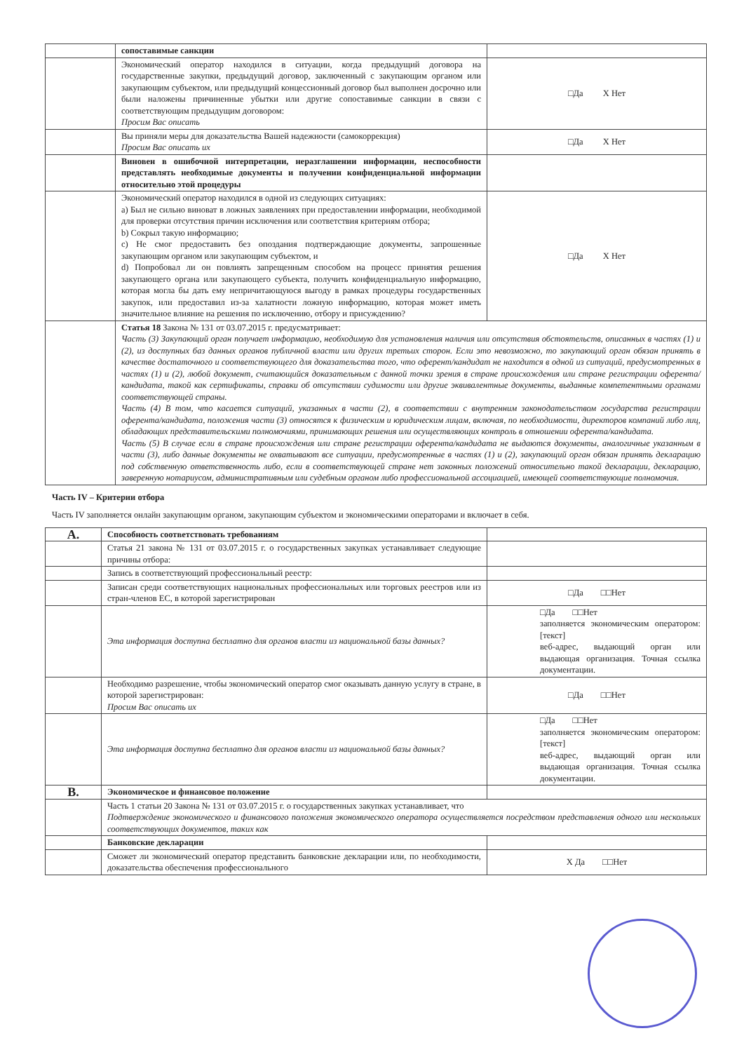| | сопоставимые санкции | |
| | Экономический оператор находился в ситуации, когда предыдущий договора на государственные закупки, предыдущий договор, заключенный с закупающим органом или закупающим субъектом, или предыдущий концессионный договор был выполнен досрочно или были наложены причиненные убытки или другие сопоставимые санкции в связи с соответствующим предыдущим договором: Просим Вас описать | □Да Х Нет |
| | Вы приняли меры для доказательства Вашей надежности (самокоррекция) Просим Вас описать их | □Да Х Нет |
| | Виновен в ошибочной интерпретации, неразглашении информации, неспособности представлять необходимые документы и получении конфиденциальной информации относительно этой процедуры | |
| | Экономический оператор находился в одной из следующих ситуациях: a) Был не сильно виноват в ложных заявлениях при предоставлении информации, необходимой для проверки отсутствия причин исключения или соответствия критериям отбора; b) Сокрыл такую информацию; c) Не смог предоставить без опоздания подтверждающие документы, запрошенные закупающим органом или закупающим субъектом, и d) Попробовал ли он повлиять запрещенным способом на процесс принятия решения закупающего органа или закупающего субъекта, получить конфиденциальную информацию, которая могла бы дать ему непричитающуюся выгоду в рамках процедуры государственных закупок, или предоставил из-за халатности ложную информацию, которая может иметь значительное влияние на решения по исключению, отбору и присуждению? | □Да Х Нет |
| | Статья 18 Закона № 131 от 03.07.2015 г. предусматривает: Часть (3) Закупающий орган получает информацию, необходимую для установления наличия или отсутствия обстоятельств, описанных в частях (1) и (2), из доступных баз данных органов публичной власти или других третьих сторон. Если это невозможно, то закупающий орган обязан принять в качестве достаточного и соответствующего для доказательства того, что оферент/кандидат не находится в одной из ситуаций, предусмотренных в частях (1) и (2), любой документ, считающийся доказательным с данной точки зрения в стране происхождения или стране регистрации оферента/кандидата, такой как сертификаты, справки об отсутствии судимости или другие эквивалентные документы, выданные компетентными органами соответствующей страны. Часть (4) В том, что касается ситуаций, указанных в части (2), в соответствии с внутренним законодательством государства регистрации оферента/кандидата, положения части (3) относятся к физическим и юридическим лицам, включая, по необходимости, директоров компаний либо лиц, обладающих представительскими полномочиями, принимающих решения или осуществляющих контроль в отношении оферента/кандидата. Часть (5) В случае если в стране происхождения или стране регистрации оферента/кандидата не выдаются документы, аналогичные указанным в части (3), либо данные документы не охватывают все ситуации, предусмотренные в частях (1) и (2), закупающий орган обязан принять декларацию под собственную ответственность либо, если в соответствующей стране нет законных положений относительно такой декларации, декларацию, заверенную нотариусом, административным или судебным органом либо профессиональной ассоциацией, имеющей соответствующие полномочия. | |
Часть IV – Критерии отбора
Часть IV заполняется онлайн закупающим органом, закупающим субъектом и экономическими операторами и включает в себя.
| A. | Способность соответствовать требованиям | |
| | Статья 21 закона № 131 от 03.07.2015 г. о государственных закупках устанавливает следующие причины отбора: | |
| | Запись в соответствующий профессиональный реестр: | |
| | Записан среди соответствующих национальных профессиональных или торговых реестров или из стран-членов ЕС, в которой зарегистрирован | □Да □□Нет |
| | Эта информация доступна бесплатно для органов власти из национальной базы данных? | □Да □□Нет заполняется экономическим оператором: [текст] веб-адрес, выдающий орган или выдающая организация. Точная ссылка документации. |
| | Необходимо разрешение, чтобы экономический оператор смог оказывать данную услугу в стране, в которой зарегистрирован: Просим Вас описать их | □Да □□Нет |
| | Эта информация доступна бесплатно для органов власти из национальной базы данных? | □Да □□Нет заполняется экономическим оператором: [текст] веб-адрес, выдающий орган или выдающая организация. Точная ссылка документации. |
| B. | Экономическое и финансовое положение | |
| | Часть 1 статьи 20 Закона № 131 от 03.07.2015 г. о государственных закупках устанавливает, что Подтверждение экономического и финансового положения экономического оператора осуществляется посредством представления одного или нескольких соответствующих документов, таких как | |
| | Банковские декларации | |
| | Сможет ли экономический оператор представить банковские декларации или, по необходимости, доказательства обеспечения профессионального | Х Да □□Нет |